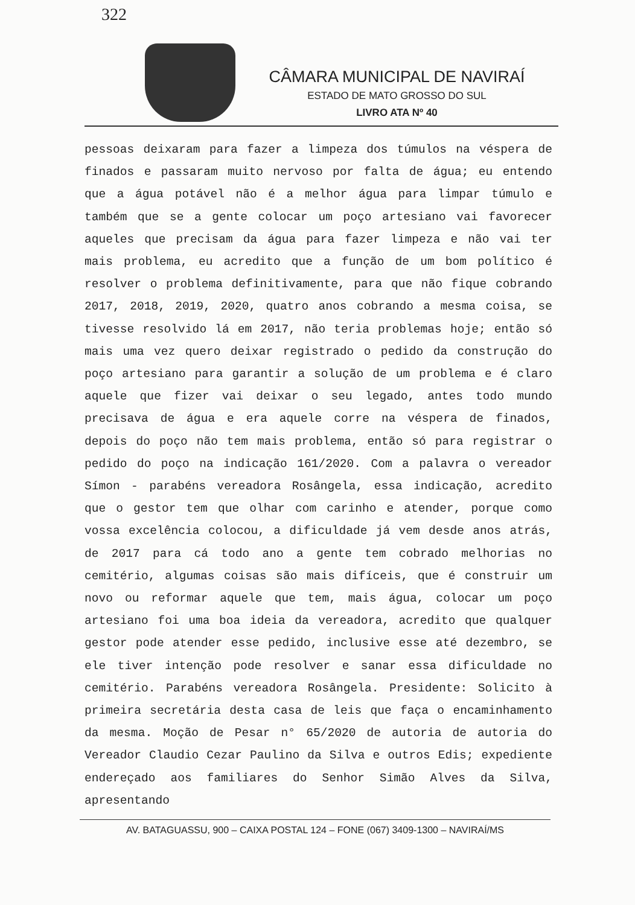322
CÂMARA MUNICIPAL DE NAVIRAÍ
ESTADO DE MATO GROSSO DO SUL
LIVRO ATA Nº 40
pessoas deixaram para fazer a limpeza dos túmulos na véspera de finados e passaram muito nervoso por falta de água; eu entendo que a água potável não é a melhor água para limpar túmulo e também que se a gente colocar um poço artesiano vai favorecer aqueles que precisam da água para fazer limpeza e não vai ter mais problema, eu acredito que a função de um bom político é resolver o problema definitivamente, para que não fique cobrando 2017, 2018, 2019, 2020, quatro anos cobrando a mesma coisa, se tivesse resolvido lá em 2017, não teria problemas hoje; então só mais uma vez quero deixar registrado o pedido da construção do poço artesiano para garantir a solução de um problema e é claro aquele que fizer vai deixar o seu legado, antes todo mundo precisava de água e era aquele corre na véspera de finados, depois do poço não tem mais problema, então só para registrar o pedido do poço na indicação 161/2020. Com a palavra o vereador Símon - parabéns vereadora Rosângela, essa indicação, acredito que o gestor tem que olhar com carinho e atender, porque como vossa excelência colocou, a dificuldade já vem desde anos atrás, de 2017 para cá todo ano a gente tem cobrado melhorias no cemitério, algumas coisas são mais difíceis, que é construir um novo ou reformar aquele que tem, mais água, colocar um poço artesiano foi uma boa ideia da vereadora, acredito que qualquer gestor pode atender esse pedido, inclusive esse até dezembro, se ele tiver intenção pode resolver e sanar essa dificuldade no cemitério. Parabéns vereadora Rosângela. Presidente: Solicito à primeira secretária desta casa de leis que faça o encaminhamento da mesma. Moção de Pesar n° 65/2020 de autoria de autoria do Vereador Claudio Cezar Paulino da Silva e outros Edis; expediente endereçado aos familiares do Senhor Simão Alves da Silva, apresentando
AV. BATAGUASSU, 900 – CAIXA POSTAL 124 – FONE (067) 3409-1300 – NAVIRAÍ/MS